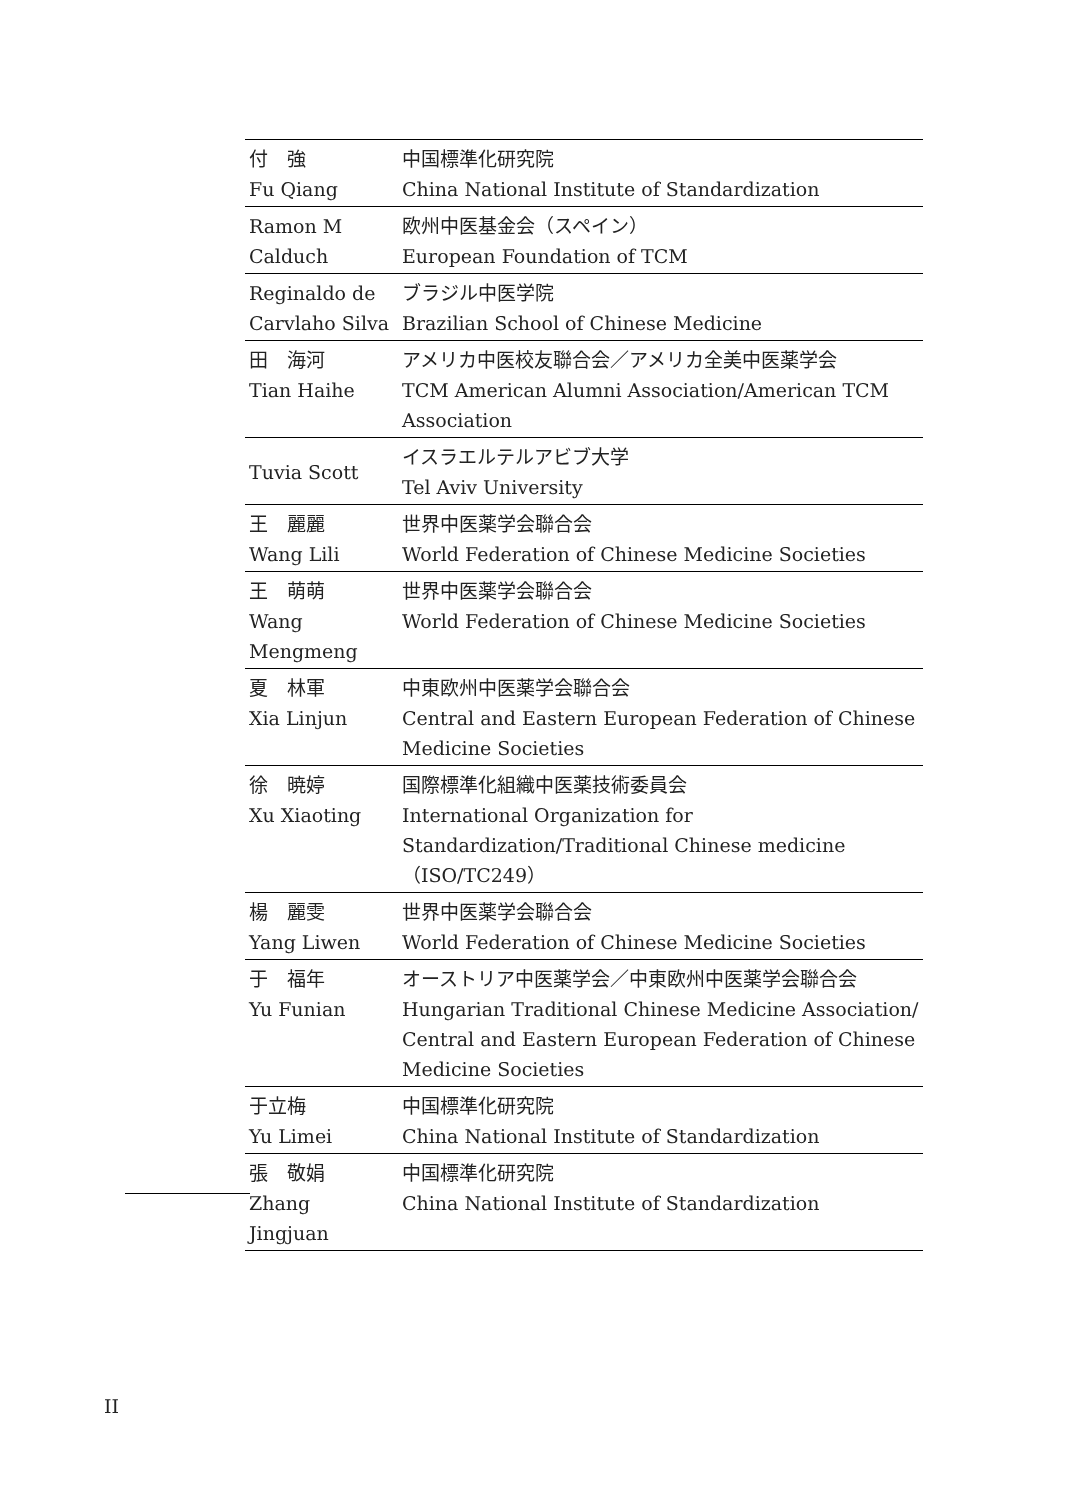| 付 強 Fu Qiang | 中国標準化研究院 China National Institute of Standardization |
| Ramon M Calduch | 欧州中医基金会（スペイン） European Foundation of TCM |
| Reginaldo de Carvlaho Silva | ブラジル中医学院 Brazilian School of Chinese Medicine |
| 田 海河 Tian Haihe | アメリカ中医校友聯合会／アメリカ全美中医薬学会 TCM American Alumni Association/American TCM Association |
| Tuvia Scott | イスラエルテルアビブ大学 Tel Aviv University |
| 王 麗麗 Wang Lili | 世界中医薬学会聯合会 World Federation of Chinese Medicine Societies |
| 王 萌萌 Wang Mengmeng | 世界中医薬学会聯合会 World Federation of Chinese Medicine Societies |
| 夏 林軍 Xia Linjun | 中東欧州中医薬学会聯合会 Central and Eastern European Federation of Chinese Medicine Societies |
| 徐 暁婷 Xu Xiaoting | 国際標準化組織中医薬技術委員会 International Organization for Standardization/Traditional Chinese medicine（ISO/TC249） |
| 楊 麗雯 Yang Liwen | 世界中医薬学会聯合会 World Federation of Chinese Medicine Societies |
| 于 福年 Yu Funian | オーストリア中医薬学会／中東欧州中医薬学会聯合会 Hungarian Traditional Chinese Medicine Association/ Central and Eastern European Federation of Chinese Medicine Societies |
| 于立梅 Yu Limei | 中国標準化研究院 China National Institute of Standardization |
| 張 敬娟 Zhang Jingjuan | 中国標準化研究院 China National Institute of Standardization |
II